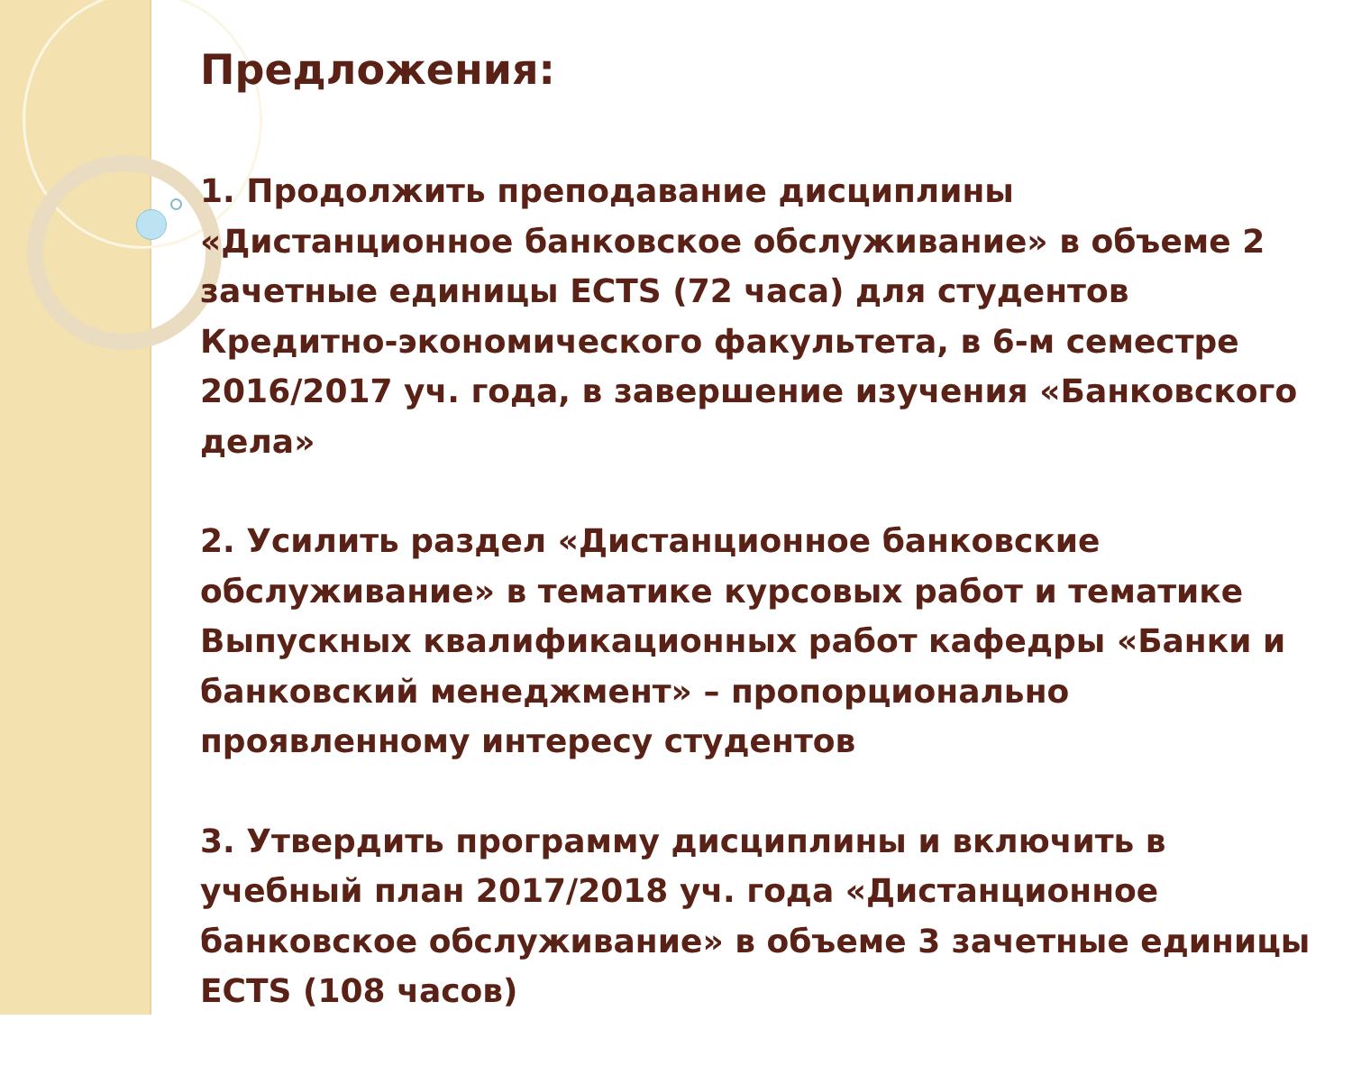Предложения:
1. Продолжить преподавание дисциплины «Дистанционное банковское обслуживание» в объеме 2 зачетные единицы ECTS (72 часа) для студентов Кредитно-экономического факультета, в 6-м семестре 2016/2017 уч. года, в завершение изучения «Банковского дела»
2. Усилить раздел «Дистанционное банковские обслуживание» в тематике курсовых работ и тематике Выпускных квалификационных работ кафедры «Банки и банковский менеджмент» – пропорционально проявленному интересу студентов
3. Утвердить программу дисциплины и включить в учебный план 2017/2018 уч. года «Дистанционное банковское обслуживание» в объеме 3 зачетные единицы ECTS (108 часов)